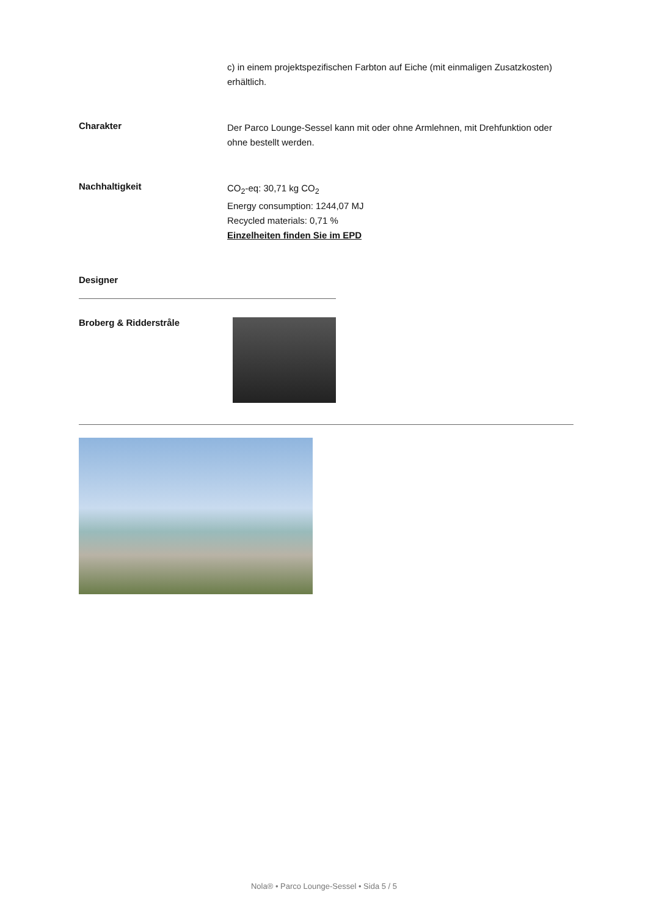c) in einem projektspezifischen Farbton auf Eiche (mit einmaligen Zusatzkosten) erhältlich.
Charakter
Der Parco Lounge-Sessel kann mit oder ohne Armlehnen, mit Drehfunktion oder ohne bestellt werden.
Nachhaltigkeit
CO<sub>2</sub>-eq: 30,71 kg CO<sub>2</sub>
Energy consumption: 1244,07 MJ
Recycled materials: 0,71 %
Einzelheiten finden Sie im EPD
Designer
Broberg & Ridderstråle
Nola® • Parco Lounge-Sessel • Sida 5 / 5